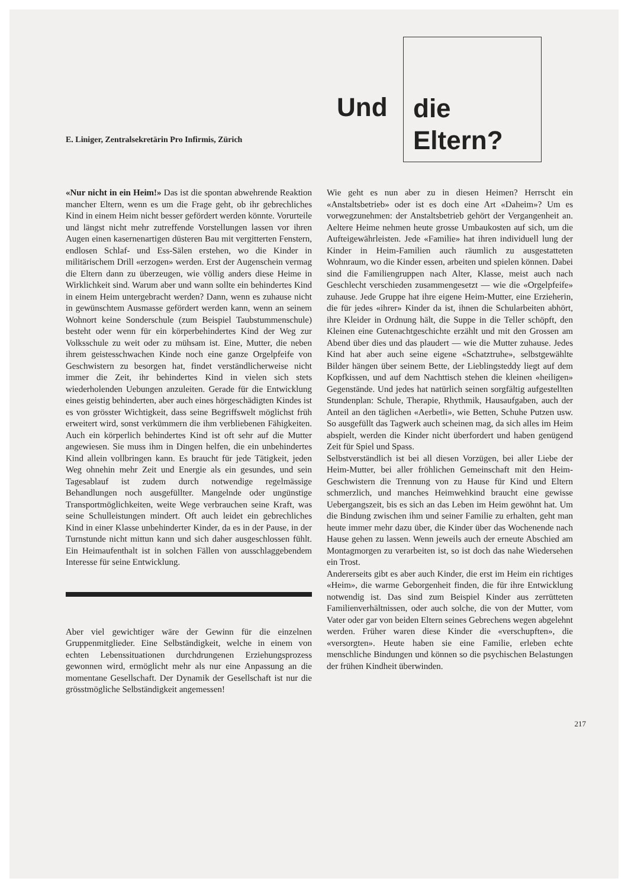Und
die
Eltern?
E. Liniger, Zentralsekretärin Pro Infirmis, Zürich
«Nur nicht in ein Heim!» Das ist die spontan abwehrende Reaktion mancher Eltern, wenn es um die Frage geht, ob ihr gebrechliches Kind in einem Heim nicht besser gefördert werden könnte. Vorurteile und längst nicht mehr zutreffende Vorstellungen lassen vor ihren Augen einen kasernenartigen düsteren Bau mit vergitterten Fenstern, endlosen Schlaf- und Ess-Sälen erstehen, wo die Kinder in militärischem Drill «erzogen» werden. Erst der Augenschein vermag die Eltern dann zu überzeugen, wie völlig anders diese Heime in Wirklichkeit sind. Warum aber und wann sollte ein behindertes Kind in einem Heim untergebracht werden? Dann, wenn es zuhause nicht in gewünschtem Ausmasse gefördert werden kann, wenn an seinem Wohnort keine Sonderschule (zum Beispiel Taubstummenschule) besteht oder wenn für ein körperbehindertes Kind der Weg zur Volksschule zu weit oder zu mühsam ist. Eine, Mutter, die neben ihrem geistesschwachen Kinde noch eine ganze Orgelpfeife von Geschwistern zu besorgen hat, findet verständlicherweise nicht immer die Zeit, ihr behindertes Kind in vielen sich stets wiederholenden Uebungen anzuleiten. Gerade für die Entwicklung eines geistig behinderten, aber auch eines hörgeschädigten Kindes ist es von grösster Wichtigkeit, dass seine Begriffswelt möglichst früh erweitert wird, sonst verkümmern die ihm verbliebenen Fähigkeiten. Auch ein körperlich behindertes Kind ist oft sehr auf die Mutter angewiesen. Sie muss ihm in Dingen helfen, die ein unbehindertes Kind allein vollbringen kann. Es braucht für jede Tätigkeit, jeden Weg ohnehin mehr Zeit und Energie als ein gesundes, und sein Tagesablauf ist zudem durch notwendige regelmässige Behandlungen noch ausgefüllter. Mangelnde oder ungünstige Transportmöglichkeiten, weite Wege verbrauchen seine Kraft, was seine Schulleistungen mindert. Oft auch leidet ein gebrechliches Kind in einer Klasse unbehinderter Kinder, da es in der Pause, in der Turnstunde nicht mittun kann und sich daher ausgeschlossen fühlt. Ein Heimaufenthalt ist in solchen Fällen von ausschlaggebendem Interesse für seine Entwicklung.
Aber viel gewichtiger wäre der Gewinn für die einzelnen Gruppenmitglieder. Eine Selbständigkeit, welche in einem von echten Lebenssituationen durchdrungenen Erziehungsprozess gewonnen wird, ermöglicht mehr als nur eine Anpassung an die momentane Gesellschaft. Der Dynamik der Gesellschaft ist nur die grösstmögliche Selbständigkeit angemessen!
Wie geht es nun aber zu in diesen Heimen? Herrscht ein «Anstaltsbetrieb» oder ist es doch eine Art «Daheim»? Um es vorwegzunehmen: der Anstaltsbetrieb gehört der Vergangenheit an. Aeltere Heime nehmen heute grosse Umbaukosten auf sich, um die Aufteigewährleisten. Jede «Familie» hat ihren individuell lung der Kinder in Heim-Familien auch räumlich zu ausgestatteten Wohnraum, wo die Kinder essen, arbeiten und spielen können. Dabei sind die Familiengruppen nach Alter, Klasse, meist auch nach Geschlecht verschieden zusammengesetzt — wie die «Orgelpfeife» zuhause. Jede Gruppe hat ihre eigene Heim-Mutter, eine Erzieherin, die für jedes «ihrer» Kinder da ist, ihnen die Schularbeiten abhört, ihre Kleider in Ordnung hält, die Suppe in die Teller schöpft, den Kleinen eine Gutenachtgeschichte erzählt und mit den Grossen am Abend über dies und das plaudert — wie die Mutter zuhause. Jedes Kind hat aber auch seine eigene «Schatztruhe», selbstgewählte Bilder hängen über seinem Bette, der Lieblingsteddy liegt auf dem Kopfkissen, und auf dem Nachttisch stehen die kleinen «heiligen» Gegenstände. Und jedes hat natürlich seinen sorgfältig aufgestellten Stundenplan: Schule, Therapie, Rhythmik, Hausaufgaben, auch der Anteil an den täglichen «Aerbetli», wie Betten, Schuhe Putzen usw. So ausgefüllt das Tagwerk auch scheinen mag, da sich alles im Heim abspielt, werden die Kinder nicht überfordert und haben genügend Zeit für Spiel und Spass.
Selbstverständlich ist bei all diesen Vorzügen, bei aller Liebe der Heim-Mutter, bei aller fröhlichen Gemeinschaft mit den Heim-Geschwistern die Trennung von zu Hause für Kind und Eltern schmerzlich, und manches Heimwehkind braucht eine gewisse Uebergangszeit, bis es sich an das Leben im Heim gewöhnt hat. Um die Bindung zwischen ihm und seiner Familie zu erhalten, geht man heute immer mehr dazu über, die Kinder über das Wochenende nach Hause gehen zu lassen. Wenn jeweils auch der erneute Abschied am Montagmorgen zu verarbeiten ist, so ist doch das nahe Wiedersehen ein Trost.
Andererseits gibt es aber auch Kinder, die erst im Heim ein richtiges «Heim», die warme Geborgenheit finden, die für ihre Entwicklung notwendig ist. Das sind zum Beispiel Kinder aus zerrütteten Familienverhältnissen, oder auch solche, die von der Mutter, vom Vater oder gar von beiden Eltern seines Gebrechens wegen abgelehnt werden. Früher waren diese Kinder die «verschupften», die «versorgten». Heute haben sie eine Familie, erleben echte menschliche Bindungen und können so die psychischen Belastungen der frühen Kindheit überwinden.
217